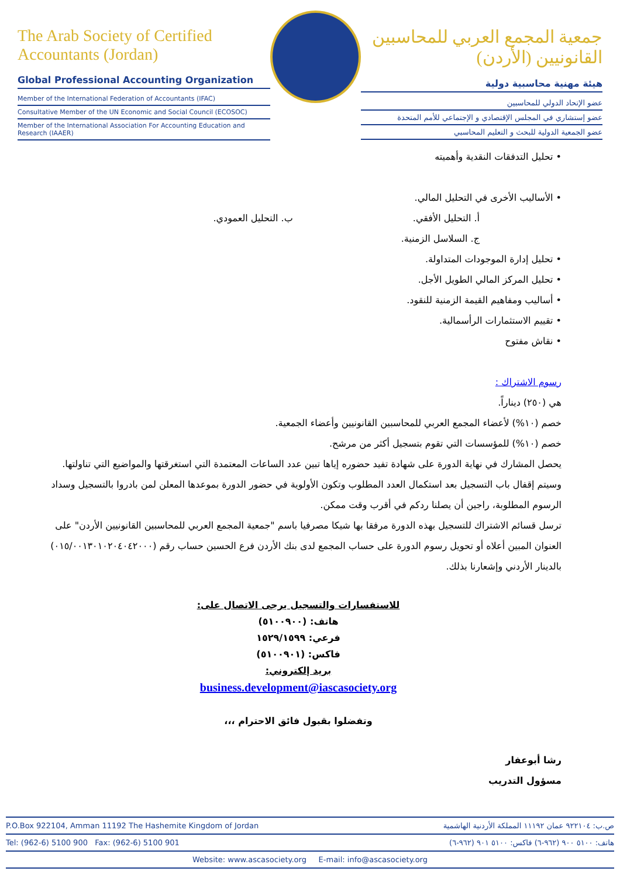The Arab Society of Certified Accountants (Jordan)
Global Professional Accounting Organization
Member of the International Federation of Accountants (IFAC)
Consultative Member of the UN Economic and Social Council (ECOSOC)
Member of the International Association For Accounting Education and Research (IAAER)
جمعية المجمع العربي للمحاسبين القانونيين (الأردن)
هيئة مهنية محاسبية دولية
عضو الإتحاد الدولي للمحاسبين
عضو إستشاري في المجلس الإقتصادي و الإجتماعي للأمم المتحدة
عضو الجمعية الدولية للبحث و التعليم المحاسبي
• تحليل التدفقات النقدية وأهميته
• الأساليب الأخرى في التحليل المالي.
أ. التحليل الأفقي. ب. التحليل العمودي.
ج. السلاسل الزمنية.
• تحليل إدارة الموجودات المتداولة.
• تحليل المركز المالي الطويل الأجل.
• أساليب ومفاهيم القيمة الزمنية للنقود.
• تقييم الاستثمارات الرأسمالية.
• نقاش مفتوح
رسوم الاشتراك :
هي (٢٥٠) ديناراً.
خصم (١٠%) لأعضاء المجمع العربي للمحاسبين القانونيين وأعضاء الجمعية.
خصم (١٠%) للمؤسسات التي تقوم بتسجيل أكثر من مرشح.
يحصل المشارك في نهاية الدورة على شهادة تفيد حضوره إياها تبين عدد الساعات المعتمدة التي استغرقتها والمواضيع التي تناولتها.
وسيتم إقفال باب التسجيل بعد استكمال العدد المطلوب وتكون الأولوية في حضور الدورة بموعدها المعلن لمن بادروا بالتسجيل وسداد الرسوم المطلوبة، راجين أن يصلنا ردكم في أقرب وقت ممكن.
ترسل قسائم الاشتراك للتسجيل بهذه الدورة مرفقا بها شيكا مصرفيا باسم "جمعية المجمع العربي للمحاسبين القانونيين الأردن" على العنوان المبين أعلاه أو تحويل رسوم الدورة على حساب المجمع لدى بنك الأردن فرع الحسين حساب رقم (٠١٥/٠٠١٣٠١٠٢٠٤٠٤٢٠٠٠) بالدينار الأردني وإشعارنا بذلك.
للاستفسارات والتسجيل يرجى الاتصال على:
هاتف: (٥١٠٠٩٠٠)
فرعي: ١٥٢٩/١٥٩٩
فاكس: (٥١٠٠٩٠١)
بريد إلكتروني:
business.development@iascasociety.org
وتفضلوا بقبول فائق الاحترام ،،،
رشا أبوعفار
مسؤول التدريب
P.O.Box 922104, Amman 11192 The Hashemite Kingdom of Jordan ص.ب: ٩٢٢١٠٤ عمان ١١١٩٢ المملكة الأردنية الهاشمية
Tel: (962-6) 5100 900 Fax: (962-6) 5100 901 هاتف: ٥١٠٠ ٩٠٠ (٩٦٢-٦) فاكس: ٥١٠٠ ٩٠١ (٩٦٢-٦)
Website: www.ascasociety.org E-mail: info@ascasociety.org